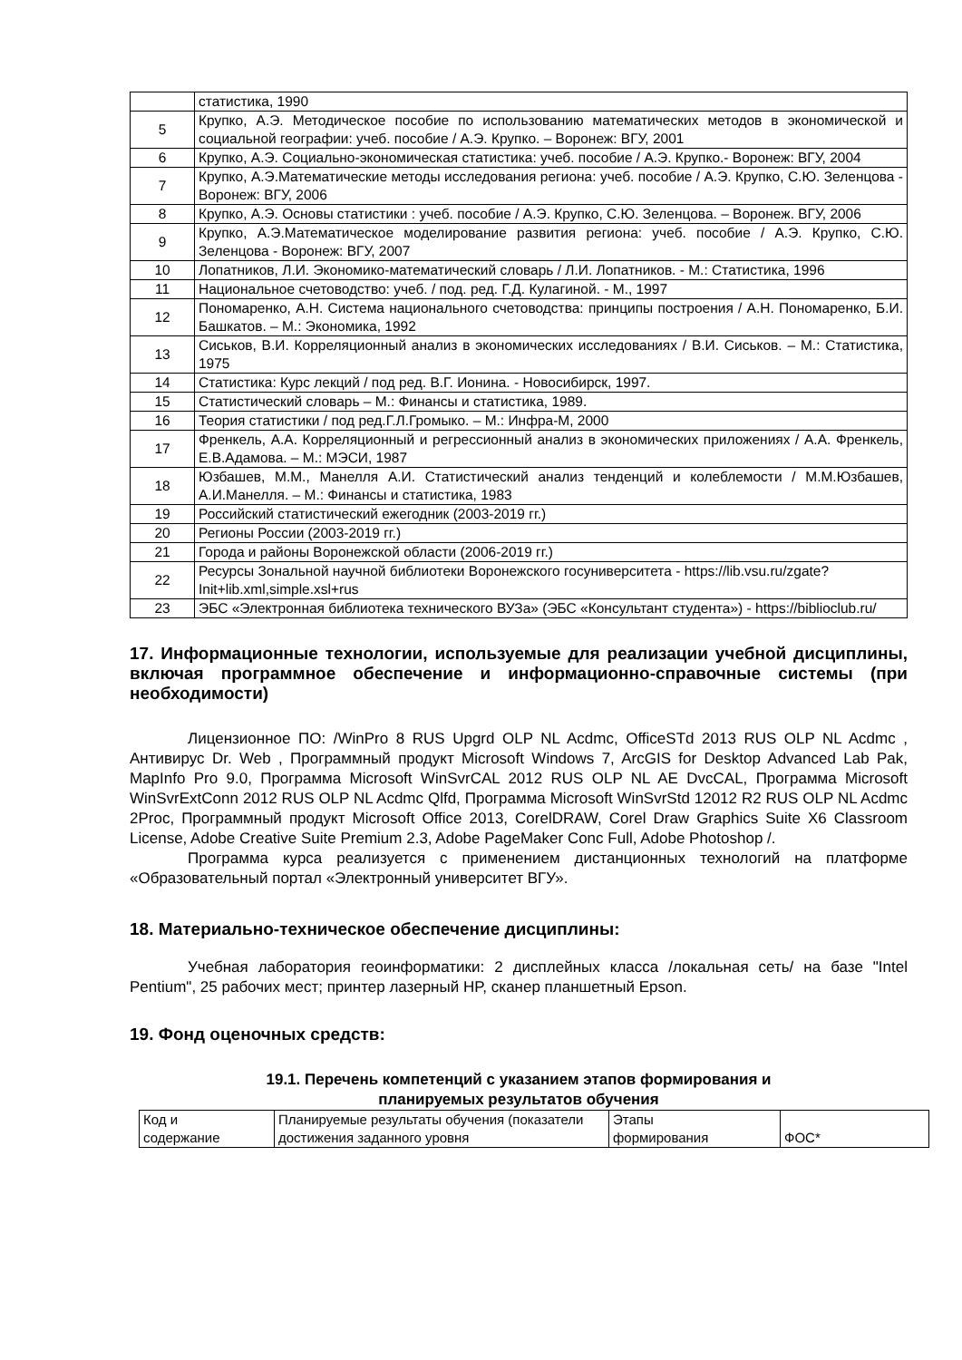| | статистика, 1990 |
| 5 | Крупко, А.Э. Методическое пособие по использованию математических методов в экономической и социальной географии: учеб. пособие / А.Э. Крупко. – Воронеж: ВГУ, 2001 |
| 6 | Крупко, А.Э. Социально-экономическая статистика: учеб. пособие / А.Э. Крупко.- Воронеж: ВГУ, 2004 |
| 7 | Крупко, А.Э.Математические методы исследования региона: учеб. пособие / А.Э. Крупко, С.Ю. Зеленцова - Воронеж: ВГУ, 2006 |
| 8 | Крупко, А.Э. Основы статистики : учеб. пособие / А.Э. Крупко, С.Ю. Зеленцова. – Воронеж. ВГУ, 2006 |
| 9 | Крупко, А.Э.Математическое моделирование развития региона: учеб. пособие / А.Э. Крупко, С.Ю. Зеленцова - Воронеж: ВГУ, 2007 |
| 10 | Лопатников, Л.И. Экономико-математический словарь / Л.И. Лопатников. - М.: Статистика, 1996 |
| 11 | Национальное счетоводство: учеб. / под. ред. Г.Д. Кулагиной. - М., 1997 |
| 12 | Пономаренко, А.Н. Система национального счетоводства: принципы построения / А.Н. Пономаренко, Б.И. Башкатов. – М.: Экономика, 1992 |
| 13 | Сиськов, В.И. Корреляционный анализ в экономических исследованиях / В.И. Сиськов. – М.: Статистика, 1975 |
| 14 | Статистика: Курс лекций / под ред. В.Г. Ионина. - Новосибирск, 1997. |
| 15 | Статистический словарь – М.: Финансы и статистика, 1989. |
| 16 | Теория статистики / под ред.Г.Л.Громыко. – М.: Инфра-М, 2000 |
| 17 | Френкель, А.А. Корреляционный и регрессионный анализ в экономических приложениях / А.А. Френкель, Е.В.Адамова. – М.: МЭСИ, 1987 |
| 18 | Юзбашев, М.М., Манелля А.И. Статистический анализ тенденций и колеблемости / М.М.Юзбашев, А.И.Манелля. – М.: Финансы и статистика, 1983 |
| 19 | Российский статистический ежегодник (2003-2019 гг.) |
| 20 | Регионы России (2003-2019 гг.) |
| 21 | Города и районы Воронежской области (2006-2019 гг.) |
| 22 | Ресурсы Зональной научной библиотеки Воронежского госуниверситета - https://lib.vsu.ru/zgate?Init+lib.xml,simple.xsl+rus |
| 23 | ЭБС «Электронная библиотека технического ВУЗа» (ЭБС «Консультант студента») - https://biblioclub.ru/ |
17. Информационные технологии, используемые для реализации учебной дисциплины, включая программное обеспечение и информационно-справочные системы (при необходимости)
Лицензионное ПО: /WinPro 8 RUS Upgrd OLP NL Acdmc, OfficeSTd 2013 RUS OLP NL Acdmc , Антивирус Dr. Web , Программный продукт Microsoft Windows 7, ArcGIS for Desktop Advanced Lab Pak, MapInfo Pro 9.0, Программа Microsoft WinSvrCAL 2012 RUS OLP NL AE DvcCAL, Программа Microsoft WinSvrExtConn 2012 RUS OLP NL Acdmc Qlfd, Программа Microsoft WinSvrStd 12012 R2 RUS OLP NL Acdmc 2Proc, Программный продукт Microsoft Office 2013, CorelDRAW, Corel Draw Graphics Suite X6 Classroom License, Adobe Creative Suite Premium 2.3, Adobe PageMaker Conc Full, Adobe Photoshop /.
Программа курса реализуется с применением дистанционных технологий на платформе «Образовательный портал «Электронный университет ВГУ».
18. Материально-техническое обеспечение дисциплины:
Учебная лаборатория геоинформатики: 2 дисплейных класса /локальная сеть/ на базе "Intel Pentium", 25 рабочих мест; принтер лазерный HP, сканер планшетный Epson.
19. Фонд оценочных средств:
19.1. Перечень компетенций с указанием этапов формирования и
планируемых результатов обучения
| Код и содержание | Планируемые результаты обучения (показатели достижения заданного уровня | Этапы формирования | ФОС* |